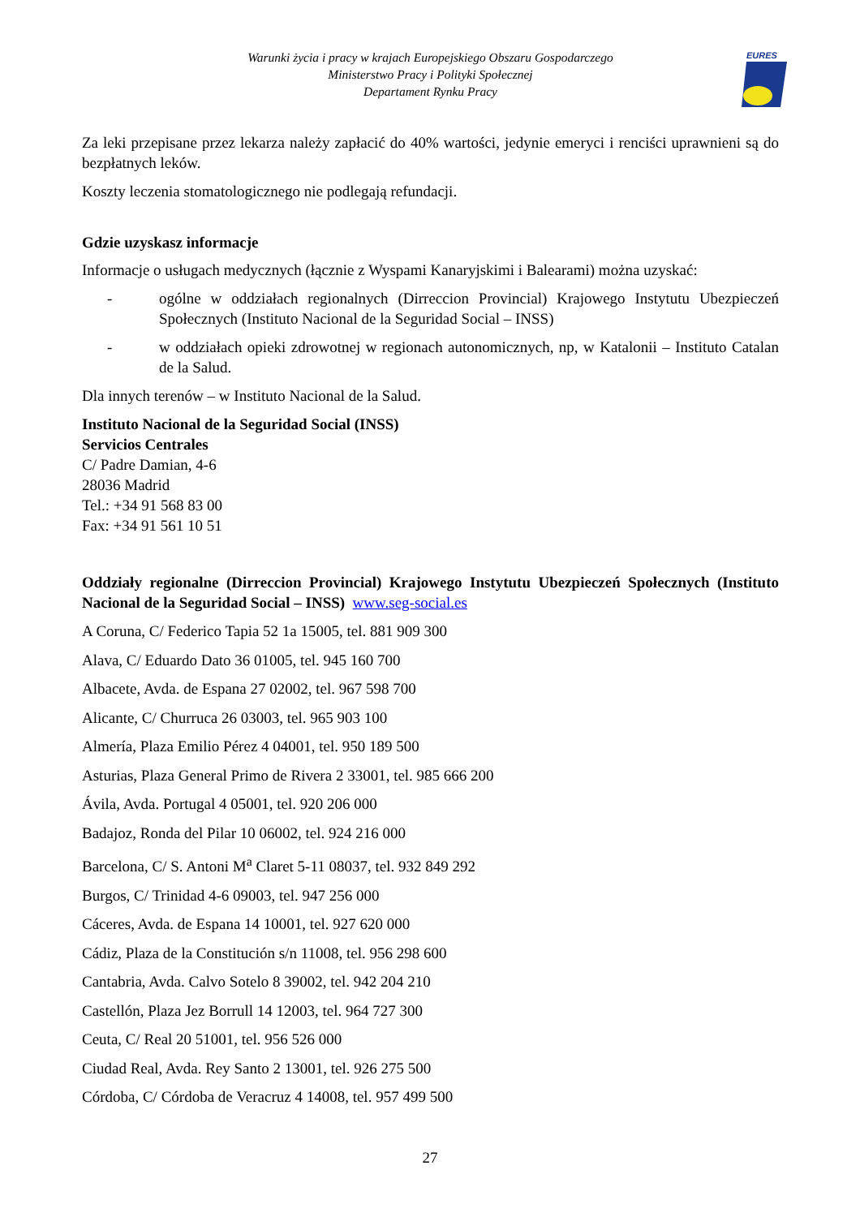Warunki życia i pracy w krajach Europejskiego Obszaru Gospodarczego
Ministerstwo Pracy i Polityki Społecznej
Departament Rynku Pracy
EURES
Za leki przepisane przez lekarza należy zapłacić do 40% wartości, jedynie emeryci i renciści uprawnieni są do bezpłatnych leków.
Koszty leczenia stomatologicznego nie podlegają refundacji.
Gdzie uzyskasz informacje
Informacje o usługach medycznych (łącznie z Wyspami Kanaryjskimi i Balearami) można uzyskać:
- ogólne w oddziałach regionalnych (Dirreccion Provincial) Krajowego Instytutu Ubezpieczeń Społecznych (Instituto Nacional de la Seguridad Social – INSS)
- w oddziałach opieki zdrowotnej w regionach autonomicznych, np, w Katalonii – Instituto Catalan de la Salud.
Dla innych terenów – w Instituto Nacional de la Salud.
Instituto Nacional de la Seguridad Social (INSS)
Servicios Centrales
C/ Padre Damian, 4-6
28036 Madrid
Tel.: +34 91 568 83 00
Fax: +34 91 561 10 51
Oddziały regionalne (Dirreccion Provincial) Krajowego Instytutu Ubezpieczeń Społecznych (Instituto Nacional de la Seguridad Social – INSS) www.seg-social.es
A Coruna, C/ Federico Tapia 52 1a 15005, tel. 881 909 300
Alava, C/ Eduardo Dato 36 01005, tel. 945 160 700
Albacete, Avda. de Espana 27 02002, tel. 967 598 700
Alicante, C/ Churruca 26 03003, tel. 965 903 100
Almería, Plaza Emilio Pérez 4 04001, tel. 950 189 500
Asturias, Plaza General Primo de Rivera 2 33001, tel. 985 666 200
Ávila, Avda. Portugal 4 05001, tel. 920 206 000
Badajoz, Ronda del Pilar 10 06002, tel. 924 216 000
Barcelona, C/ S. Antoni M<sup>a</sup> Claret 5-11 08037, tel. 932 849 292
Burgos, C/ Trinidad 4-6 09003, tel. 947 256 000
Cáceres, Avda. de Espana 14 10001, tel. 927 620 000
Cádiz, Plaza de la Constitución s/n 11008, tel. 956 298 600
Cantabria, Avda. Calvo Sotelo 8 39002, tel. 942 204 210
Castellón, Plaza Jez Borrull 14 12003, tel. 964 727 300
Ceuta, C/ Real 20 51001, tel. 956 526 000
Ciudad Real, Avda. Rey Santo 2 13001, tel. 926 275 500
Córdoba, C/ Córdoba de Veracruz 4 14008, tel. 957 499 500
27